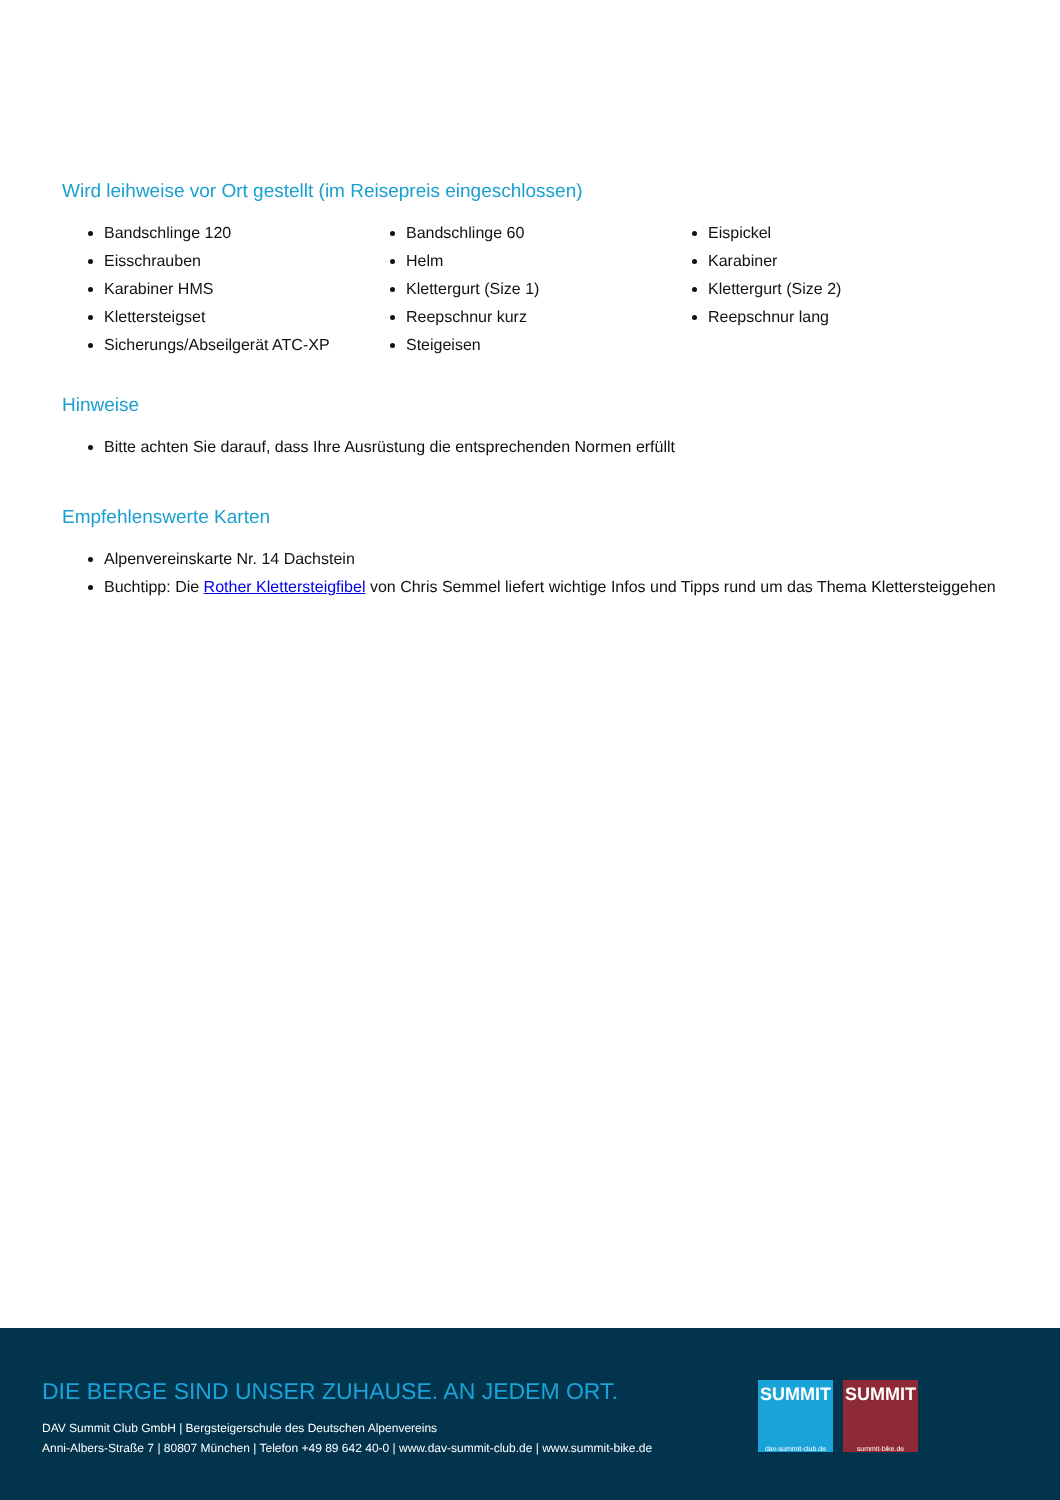Wird leihweise vor Ort gestellt (im Reisepreis eingeschlossen)
Bandschlinge 120
Eisschrauben
Karabiner HMS
Klettersteigset
Sicherungs/Abseilgerät ATC-XP
Bandschlinge 60
Helm
Klettergurt (Size 1)
Reepschnur kurz
Steigeisen
Eispickel
Karabiner
Klettergurt (Size 2)
Reepschnur lang
Hinweise
Bitte achten Sie darauf, dass Ihre Ausrüstung die entsprechenden Normen erfüllt
Empfehlenswerte Karten
Alpenvereinskarte Nr. 14 Dachstein
Buchtipp: Die Rother Klettersteigfibel von Chris Semmel liefert wichtige Infos und Tipps rund um das Thema Klettersteiggehen
DIE BERGE SIND UNSER ZUHAUSE. AN JEDEM ORT.
DAV Summit Club GmbH | Bergsteigerschule des Deutschen Alpenvereins
Anni-Albers-Straße 7 | 80807 München | Telefon +49 89 642 40-0 | www.dav-summit-club.de | www.summit-bike.de
SUMMIT
dav-summit-club.de
SUMMIT
summit-bike.de